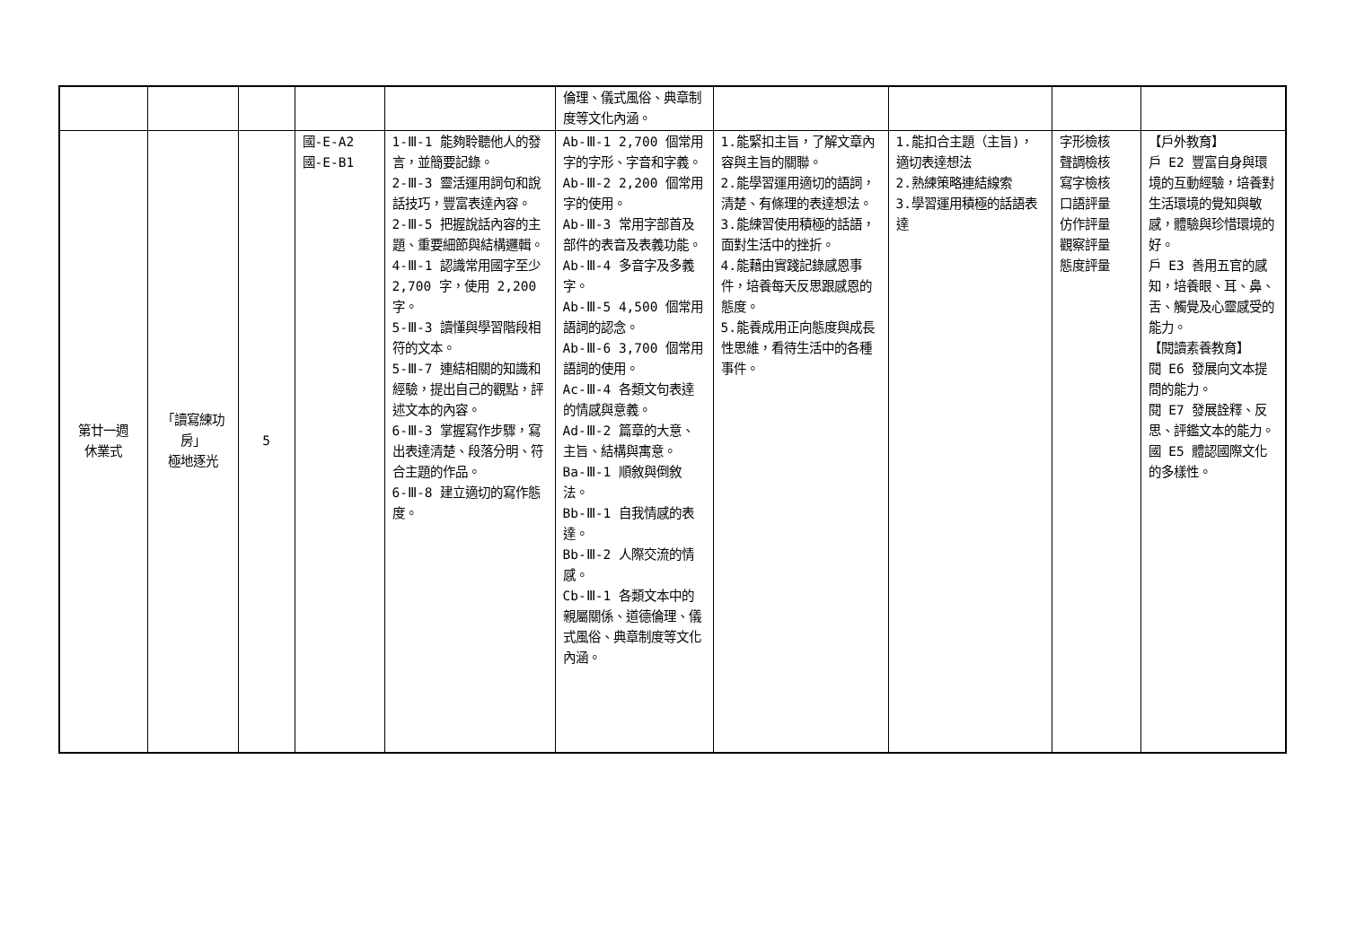| | | | | | 倫理、儀式風俗、典章制度等文化內涵。 | | | | |
| 第廿一週 休業式 | 「讀寫練功房」 極地逐光 | 5 | 國-E-A2 國-E-B1 | 1-Ⅲ-1 能夠聆聽他人的發言，並簡要記錄。 2-Ⅲ-3 靈活運用詞句和說話技巧，豐富表達內容。 2-Ⅲ-5 把握說話內容的主題、重要細節與結構邏輯。 4-Ⅲ-1 認識常用國字至少 2,700 字，使用 2,200 字。 5-Ⅲ-3 讀懂與學習階段相符的文本。 5-Ⅲ-7 連結相關的知識和經驗，提出自己的觀點，評述文本的內容。 6-Ⅲ-3 掌握寫作步驟，寫出表達清楚、段落分明、符合主題的作品。 6-Ⅲ-8 建立適切的寫作態度。 | Ab-Ⅲ-1 2,700 個常用字的字形、字音和字義。 Ab-Ⅲ-2 2,200 個常用字的使用。 Ab-Ⅲ-3 常用字部首及部件的表音及表義功能。 Ab-Ⅲ-4 多音字及多義字。 Ab-Ⅲ-5 4,500 個常用語詞的認念。 Ab-Ⅲ-6 3,700 個常用語詞的使用。 Ac-Ⅲ-4 各類文句表達的情感與意義。 Ad-Ⅲ-2 篇章的大意、主旨、結構與寓意。 Ba-Ⅲ-1 順敘與倒敘法。 Bb-Ⅲ-1 自我情感的表達。 Bb-Ⅲ-2 人際交流的情感。 Cb-Ⅲ-1 各類文本中的親屬關係、道德倫理、儀式風俗、典章制度等文化內涵。 | 1.能緊扣主旨，了解文章內容與主旨的關聯。 2.能學習運用適切的語詞，清楚、有條理的表達想法。 3.能練習使用積極的話語，面對生活中的挫折。 4.能藉由實踐記錄感恩事件，培養每天反思跟感恩的態度。 5.能養成用正向態度與成長性思維，看待生活中的各種事件。 | 1.能扣合主題（主旨)，適切表達想法 2.熟練策略連結線索 3.學習運用積極的話語表達 | 字形檢核 聲調檢核 寫字檢核 口語評量 仿作評量 觀察評量 態度評量 | 【戶外教育】 戶 E2 豐富自身與環境的互動經驗，培養對生活環境的覺知與敏感，體驗與珍惜環境的好。 戶 E3 善用五官的感知，培養眼、耳、鼻、舌、觸覺及心靈感受的能力。 【閱讀素養教育】 閱 E6 發展向文本提問的能力。 閱 E7 發展詮釋、反思、評鑑文本的能力。 國 E5 體認國際文化的多樣性。 |